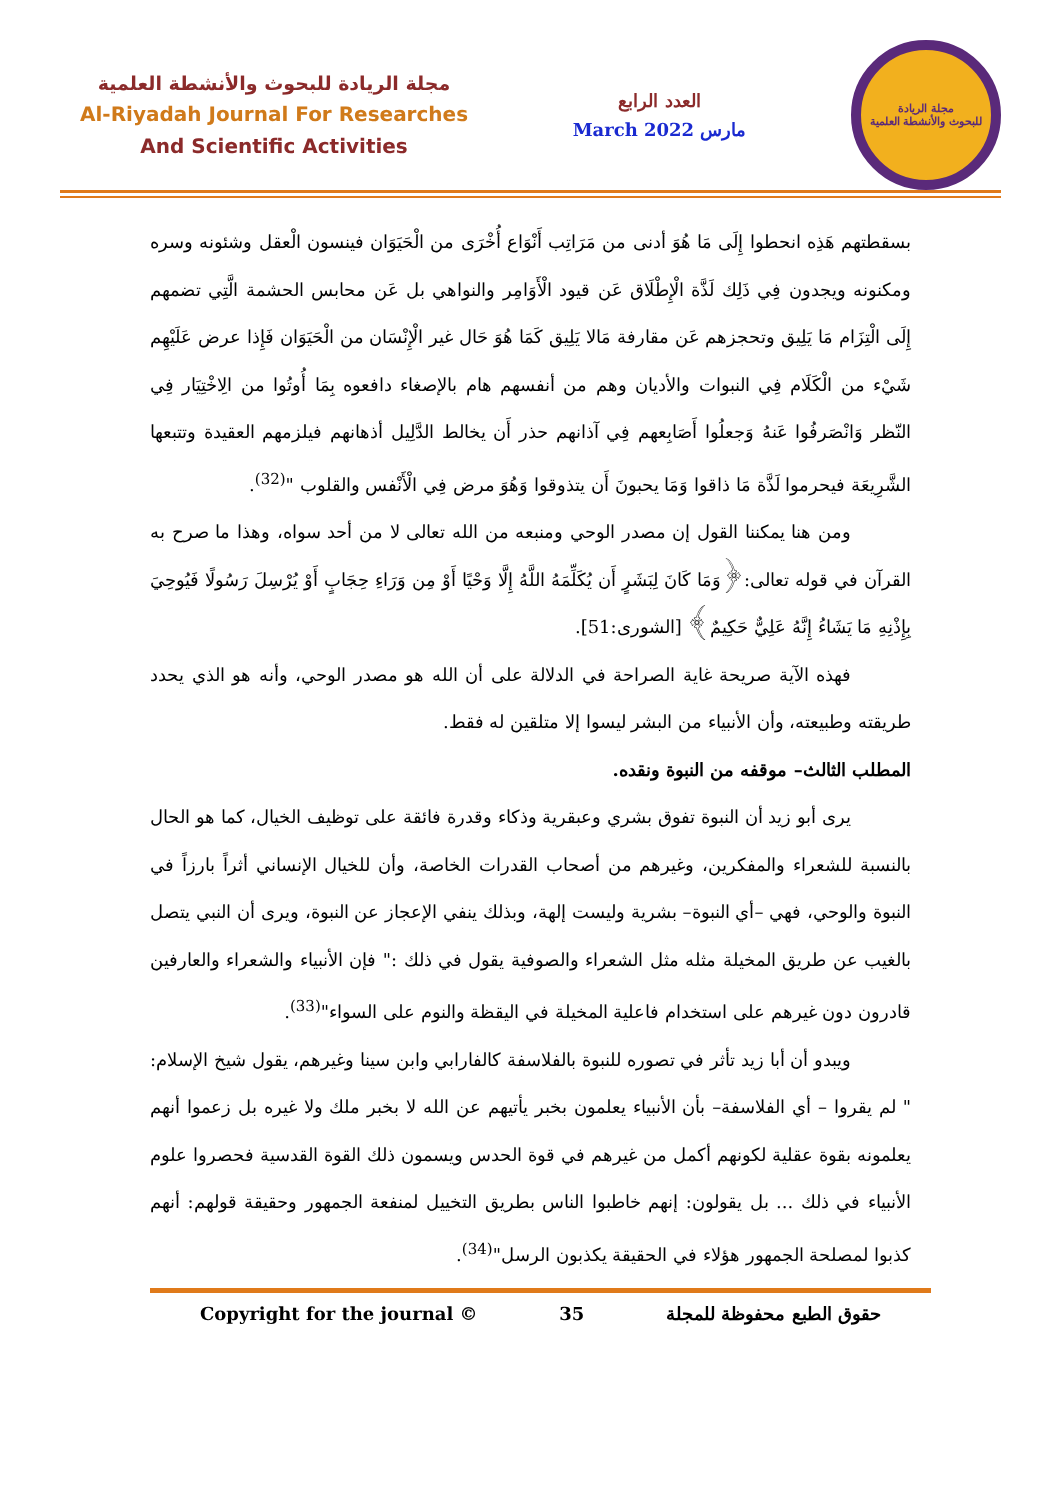مجلة الريادة للبحوث والأنشطة العلمية
Al-Riyadah Journal For Researches
And Scientific Activities
العدد الرابع
March 2022 مارس
مجلة الريادة
للبحوث والأنشطة العلمية
بسقطتهم هَذِه انحطوا إِلَى مَا هُوَ أدنى من مَرَاتِب أَنْوَاع أُخْرَى من الْحَيَوَان فينسون الْعقل وشئونه وسره ومكنونه ويجدون فِي ذَلِك لَذَّة الْإِطْلَاق عَن قيود الْأَوَامِر والنواهي بل عَن محابس الحشمة الَّتِي تضمهم إِلَى الْتِزَام مَا يَلِيق وتحجزهم عَن مقارفة مَالا يَلِيق كَمَا هُوَ حَال غير الْإِنْسَان من الْحَيَوَان فَإِذا عرض عَلَيْهِم شَيْء من الْكَلَام فِي النبوات والأديان وهم من أنفسهم هام بالإصغاء دافعوه بِمَا أُوتُوا من الِاخْتِيَار فِي النّظر وَانْصَرفُوا عَنهُ وَجعلُوا أَصَابِعهم فِي آذانهم حذر أَن يخالط الدَّلِيل أذهانهم فيلزمهم العقيدة وتتبعها الشَّرِيعَة فيحرموا لَذَّة مَا ذاقوا وَمَا يحبونَ أَن يتذوقوا وَهُوَ مرض فِي الْأَنْفس والقلوب "<sup>(32)</sup>.
ومن هنا يمكننا القول إن مصدر الوحي ومنبعه من الله تعالى لا من أحد سواه، وهذا ما صرح به القرآن في قوله تعالى:﴿وَمَا كَانَ لِبَشَرٍ أَن يُكَلِّمَهُ اللَّهُ إِلَّا وَحْيًا أَوْ مِن وَرَاءِ حِجَابٍ أَوْ يُرْسِلَ رَسُولًا فَيُوحِيَ بِإِذْنِهِ مَا يَشَاءُ إِنَّهُ عَلِيٌّ حَكِيمٌ﴾ [الشورى:51].
فهذه الآية صريحة غاية الصراحة في الدلالة على أن الله هو مصدر الوحي، وأنه هو الذي يحدد طريقته وطبيعته، وأن الأنبياء من البشر ليسوا إلا متلقين له فقط.
المطلب الثالث– موقفه من النبوة ونقده.
يرى أبو زيد أن النبوة تفوق بشري وعبقرية وذكاء وقدرة فائقة على توظيف الخيال، كما هو الحال بالنسبة للشعراء والمفكرين، وغيرهم من أصحاب القدرات الخاصة، وأن للخيال الإنساني أثراً بارزاً في النبوة والوحي، فهي –أي النبوة– بشرية وليست إلهة، وبذلك ينفي الإعجاز عن النبوة، ويرى أن النبي يتصل بالغيب عن طريق المخيلة مثله مثل الشعراء والصوفية يقول في ذلك :" فإن الأنبياء والشعراء والعارفين قادرون دون غيرهم على استخدام فاعلية المخيلة في اليقظة والنوم على السواء"<sup>(33)</sup>.
ويبدو أن أبا زيد تأثر في تصوره للنبوة بالفلاسفة كالفارابي وابن سينا وغيرهم، يقول شيخ الإسلام: " لم يقروا – أي الفلاسفة– بأن الأنبياء يعلمون بخبر يأتيهم عن الله لا بخبر ملك ولا غيره بل زعموا أنهم يعلمونه بقوة عقلية لكونهم أكمل من غيرهم في قوة الحدس ويسمون ذلك القوة القدسية فحصروا علوم الأنبياء في ذلك ... بل يقولون: إنهم خاطبوا الناس بطريق التخييل لمنفعة الجمهور وحقيقة قولهم: أنهم كذبوا لمصلحة الجمهور هؤلاء في الحقيقة يكذبون الرسل"<sup>(34)</sup>.
Copyright for the journal © 35 حقوق الطبع محفوظة للمجلة